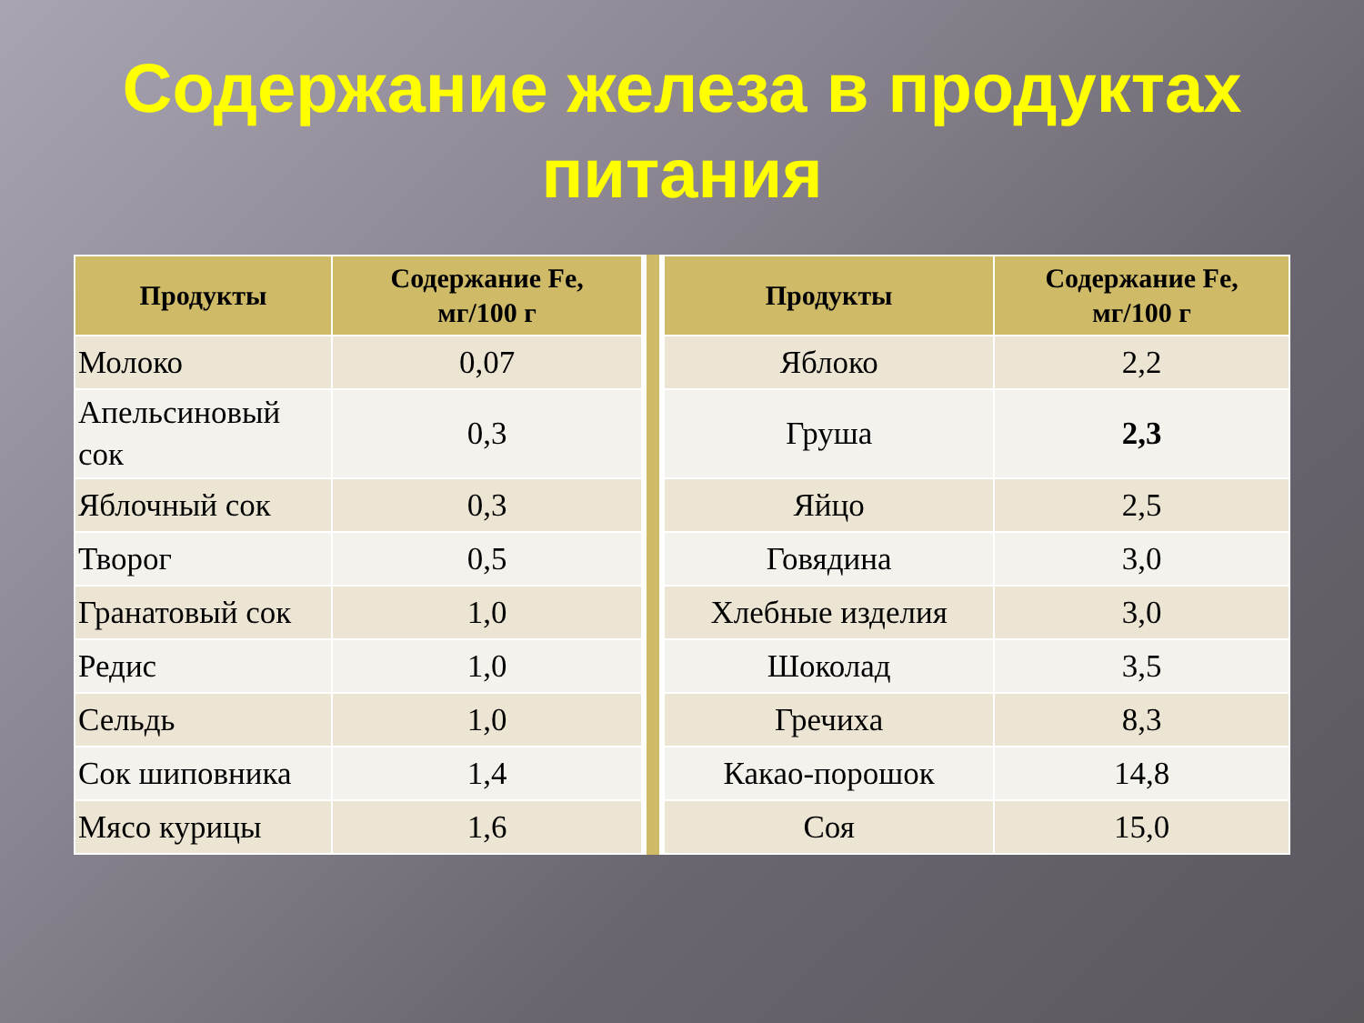Содержание железа в продуктах
питания
| Продукты | Содержание Fe, мг/100 г |
| --- | --- |
| Молоко | 0,07 |
| Апельсиновый сок | 0,3 |
| Яблочный сок | 0,3 |
| Творог | 0,5 |
| Гранатовый сок | 1,0 |
| Редис | 1,0 |
| Сельдь | 1,0 |
| Сок шиповника | 1,4 |
| Мясо курицы | 1,6 |
| Продукты | Содержание Fe, мг/100 г |
| --- | --- |
| Яблоко | 2,2 |
| Груша | 2,3 |
| Яйцо | 2,5 |
| Говядина | 3,0 |
| Хлебные изделия | 3,0 |
| Шоколад | 3,5 |
| Гречиха | 8,3 |
| Какао-порошок | 14,8 |
| Соя | 15,0 |